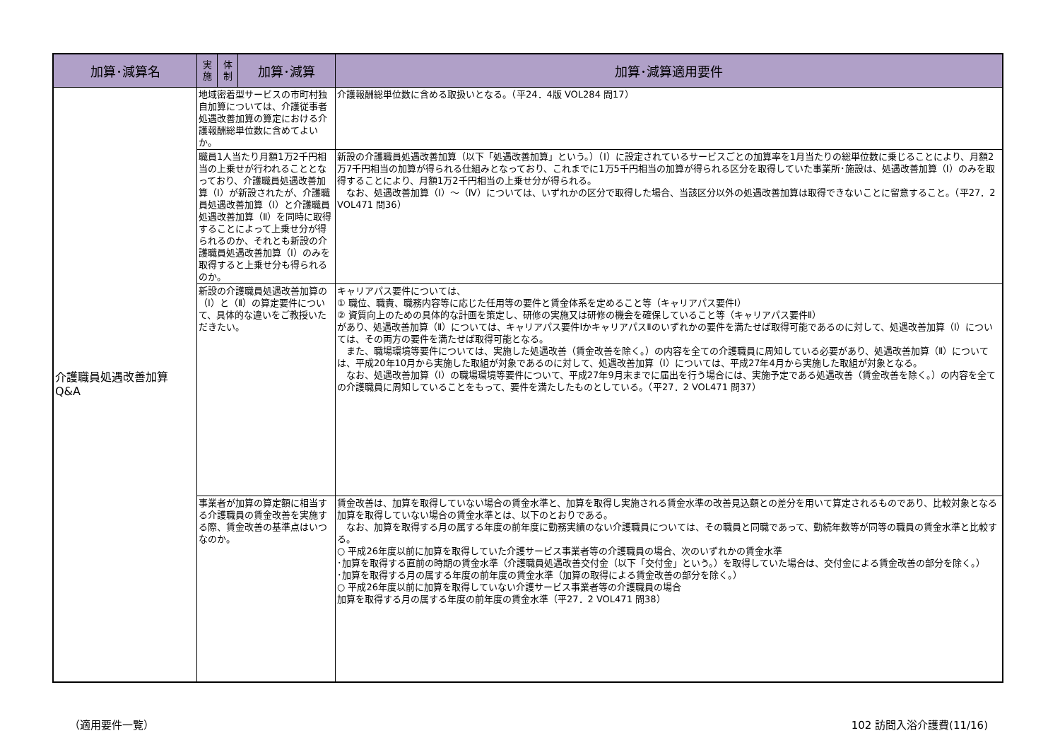| 加算･減算名 | 実 施 | 体 制 | 加算･減算 | 加算･減算適用要件 |
| --- | --- | --- | --- | --- |
| 介護職員処遇改善加算 Q&A | 地域密着型サービスの市町村独自加算については、介護従事者処遇改善加算の算定における介護報酬総単位数に含めてよいか。 | | | 介護報酬総単位数に含める取扱いとなる。（平24．4版 VOL284 問17） |
| | 職員1人当たり月額1万2千円相当の上乗せが行われることとなっており、介護職員処遇改善加算（Ⅰ）が新設されたが、介護職員処遇改善加算（Ⅰ）と介護職員処遇改善加算（Ⅱ）を同時に取得することによって上乗せ分が得られるのか、それとも新設の介護職員処遇改善加算（Ⅰ）のみを取得すると上乗せ分も得られるのか。 | | | 新設の介護職員処遇改善加算（以下「処遇改善加算」という。）（Ⅰ）に設定されているサービスごとの加算率を1月当たりの総単位数に乗じることにより、月額2万7千円相当の加算が得られる仕組みとなっており、これまでに1万5千円相当の加算が得られる区分を取得していた事業所･施設は、処遇改善加算（Ⅰ）のみを取得することにより、月額1万2千円相当の上乗せ分が得られる。 なお、処遇改善加算（Ⅰ）～（Ⅳ）については、いずれかの区分で取得した場合、当該区分以外の処遇改善加算は取得できないことに留意すること。（平27．2 VOL471 問36） |
| | 新設の介護職員処遇改善加算の（Ⅰ）と（Ⅱ）の算定要件について、具体的な違いをご教授いただきたい。 | | | キャリアパス要件については、 ① 職位、職責、職務内容等に応じた任用等の要件と賃金体系を定めること等（キャリアパス要件Ⅰ） ② 資質向上のための具体的な計画を策定し、研修の実施又は研修の機会を確保していること等（キャリアパス要件Ⅱ） があり、処遇改善加算（Ⅱ）については、キャリアパス要件ⅠかキャリアパスⅡのいずれかの要件を満たせば取得可能であるのに対して、処遇改善加算（Ⅰ）については、その両方の要件を満たせば取得可能となる。 また、職場環境等要件については、実施した処遇改善（賃金改善を除く。）の内容を全ての介護職員に周知している必要があり、処遇改善加算（Ⅱ）については、平成20年10月から実施した取組が対象であるのに対して、処遇改善加算（Ⅰ）については、平成27年4月から実施した取組が対象となる。 なお、処遇改善加算（Ⅰ）の職場環境等要件について、平成27年9月末までに届出を行う場合には、実施予定である処遇改善（賃金改善を除く。）の内容を全ての介護職員に周知していることをもって、要件を満たしたものとしている。（平27．2 VOL471 問37） |
| | 事業者が加算の算定額に相当する介護職員の賃金改善を実施する際、賃金改善の基準点はいつなのか。 | | | 賃金改善は、加算を取得していない場合の賃金水準と、加算を取得し実施される賃金水準の改善見込額との差分を用いて算定されるものであり、比較対象となる加算を取得していない場合の賃金水準とは、以下のとおりである。 なお、加算を取得する月の属する年度の前年度に勤務実績のない介護職員については、その職員と同職であって、勤続年数等が同等の職員の賃金水準と比較する。 ○ 平成26年度以前に加算を取得していた介護サービス事業者等の介護職員の場合、次のいずれかの賃金水準 ･加算を取得する直前の時期の賃金水準（介護職員処遇改善交付金（以下「交付金」という。）を取得していた場合は、交付金による賃金改善の部分を除く。） ･加算を取得する月の属する年度の前年度の賃金水準（加算の取得による賃金改善の部分を除く。） ○ 平成26年度以前に加算を取得していない介護サービス事業者等の介護職員の場合 加算を取得する月の属する年度の前年度の賃金水準（平27．2 VOL471 問38） |
（適用要件一覧） 102 訪問入浴介護費(11/16)